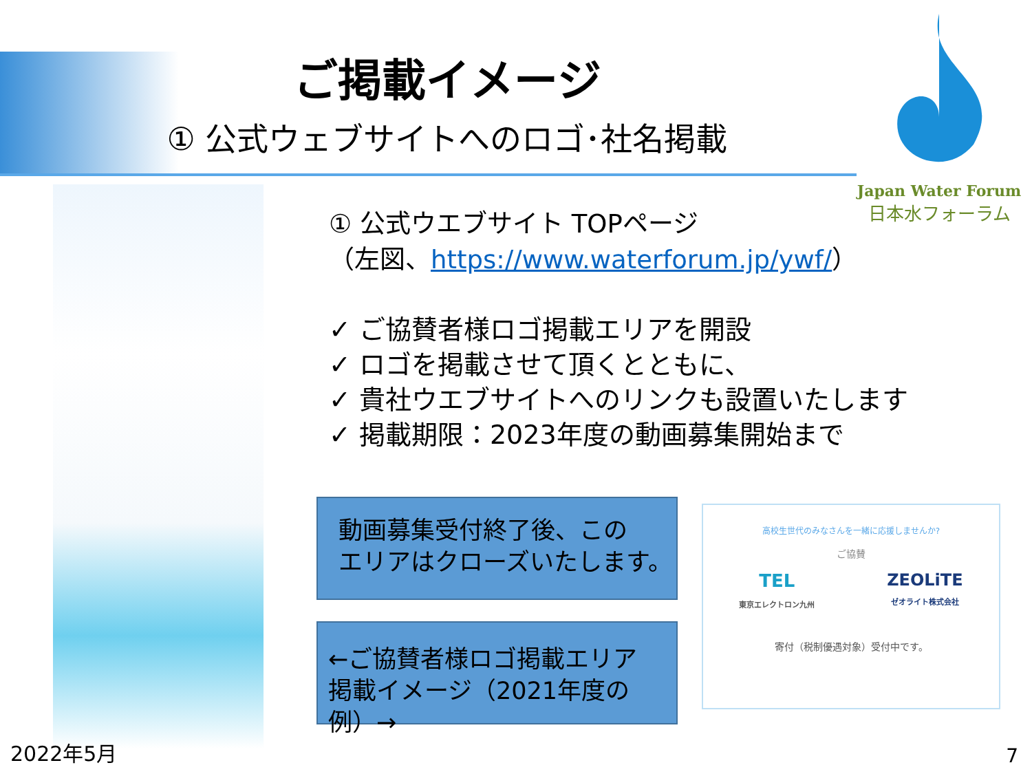ご掲載イメージ
① 公式ウェブサイトへのロゴ･社名掲載
Japan Water Forum
日本水フォーラム
① 公式ウエブサイト TOPページ
（左図、https://www.waterforum.jp/ywf/）
✓ ご協賛者様ロゴ掲載エリアを開設
✓ ロゴを掲載させて頂くとともに、
✓ 貴社ウエブサイトへのリンクも設置いたします
✓ 掲載期限：2023年度の動画募集開始まで
動画募集受付終了後、この
エリアはクローズいたします。
←ご協賛者様ロゴ掲載エリア
掲載イメージ（2021年度の例）→
高校生世代のみなさんを一緒に応援しませんか?
ご協賛
TEL
東京エレクトロン九州 ZEOLiTE
ゼオライト株式会社
寄付（税制優遇対象）受付中です。
2022年5月 7